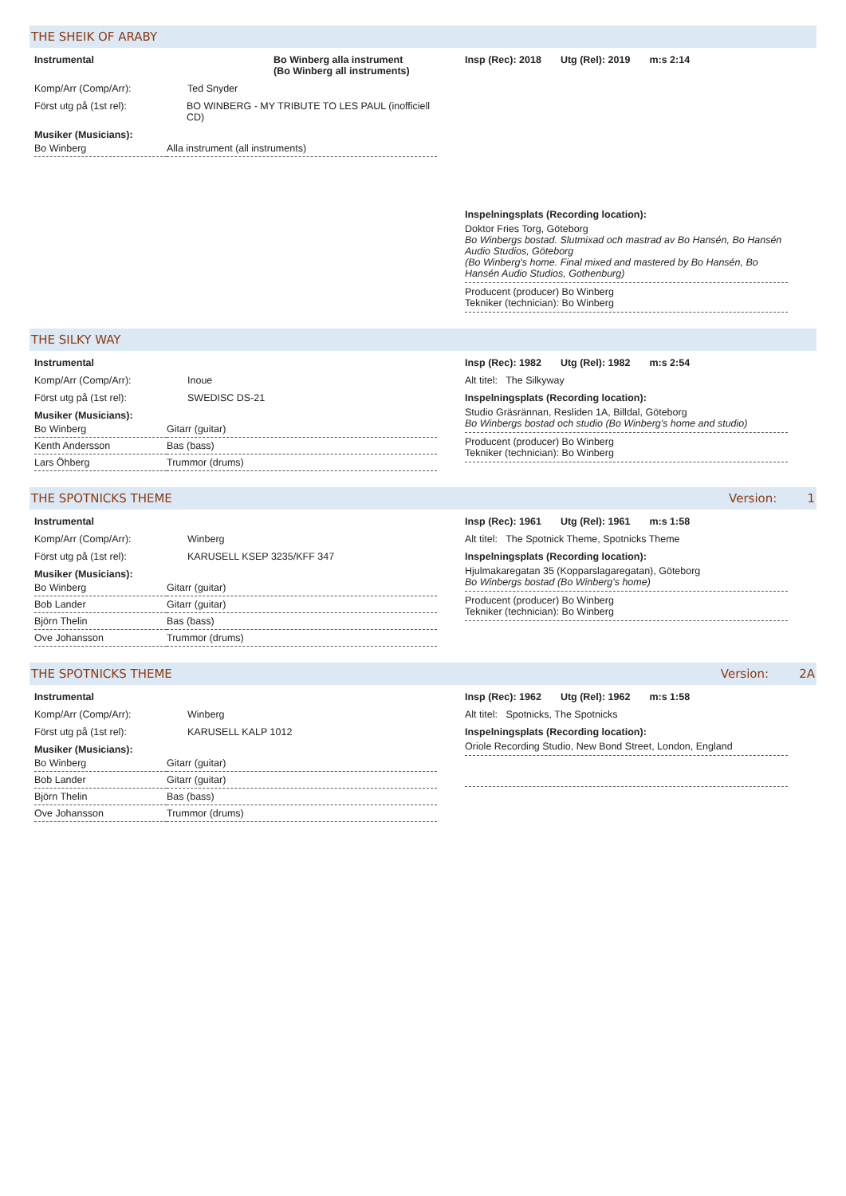THE SHEIK OF ARABY
Instrumental Bo Winberg alla instrument
(Bo Winberg all instruments)
Komp/Arr (Comp/Arr): Ted Snyder
Först utg på (1st rel): BO WINBERG - MY TRIBUTE TO LES PAUL (inofficiell CD)
Musiker (Musicians):
| Bo Winberg | Alla instrument (all instruments) |
Insp (Rec): 2018 Utg (Rel): 2019 m:s 2:14
Inspelningsplats (Recording location):
Doktor Fries Torg, Göteborg
Bo Winbergs bostad. Slutmixad och mastrad av Bo Hansén, Bo Hansén Audio Studios, Göteborg
(Bo Winberg's home. Final mixed and mastered by Bo Hansén, Bo Hansén Audio Studios, Gothenburg)
Producent (producer) Bo Winberg
Tekniker (technician): Bo Winberg
THE SILKY WAY
Instrumental
Komp/Arr (Comp/Arr): Inoue
Först utg på (1st rel): SWEDISC DS-21
Musiker (Musicians):
| Bo Winberg | Gitarr (guitar) |
| Kenth Andersson | Bas (bass) |
| Lars Öhberg | Trummor (drums) |
Insp (Rec): 1982 Utg (Rel): 1982 m:s 2:54
Alt titel: The Silkyway
Inspelningsplats (Recording location):
Studio Gräsrännan, Resliden 1A, Billdal, Göteborg
Bo Winbergs bostad och studio (Bo Winberg's home and studio)
Producent (producer) Bo Winberg
Tekniker (technician): Bo Winberg
THE SPOTNICKS THEME Version: 1
Instrumental
Komp/Arr (Comp/Arr): Winberg
Först utg på (1st rel): KARUSELL KSEP 3235/KFF 347
Musiker (Musicians):
| Bo Winberg | Gitarr (guitar) |
| Bob Lander | Gitarr (guitar) |
| Björn Thelin | Bas (bass) |
| Ove Johansson | Trummor (drums) |
Insp (Rec): 1961 Utg (Rel): 1961 m:s 1:58
Alt titel: The Spotnick Theme, Spotnicks Theme
Inspelningsplats (Recording location):
Hjulmakaregatan 35 (Kopparslagaregatan), Göteborg
Bo Winbergs bostad (Bo Winberg's home)
Producent (producer) Bo Winberg
Tekniker (technician): Bo Winberg
THE SPOTNICKS THEME Version: 2A
Instrumental
Komp/Arr (Comp/Arr): Winberg
Först utg på (1st rel): KARUSELL KALP 1012
Musiker (Musicians):
| Bo Winberg | Gitarr (guitar) |
| Bob Lander | Gitarr (guitar) |
| Björn Thelin | Bas (bass) |
| Ove Johansson | Trummor (drums) |
Insp (Rec): 1962 Utg (Rel): 1962 m:s 1:58
Alt titel: Spotnicks, The Spotnicks
Inspelningsplats (Recording location):
Oriole Recording Studio, New Bond Street, London, England